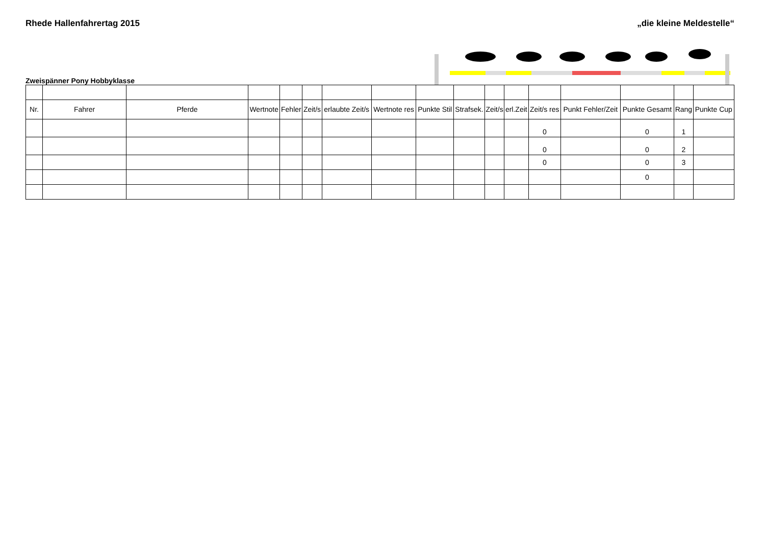Rhede Hallenfahrertag 2015 „die kleine Meldestelle“
Zweispänner Pony Hobbyklasse
| Nr. | Fahrer | Pferde | Wertnote | Fehler | Zeit/s | erlaubte Zeit/s | Wertnote res | Punkte Stil | Strafsek. | Zeit/s | erl.Zeit | Zeit/s res | Punkt Fehler/Zeit | Punkte Gesamt | Rang | Punkte Cup |
| --- | --- | --- | --- | --- | --- | --- | --- | --- | --- | --- | --- | --- | --- | --- | --- | --- |
| | | | | | | | | | | | | 0 | | 0 | 1 | |
| | | | | | | | | | | | | 0 | | 0 | 2 | |
| | | | | | | | | | | | | 0 | | 0 | 3 | |
| | | | | | | | | | | | | | | 0 | | |